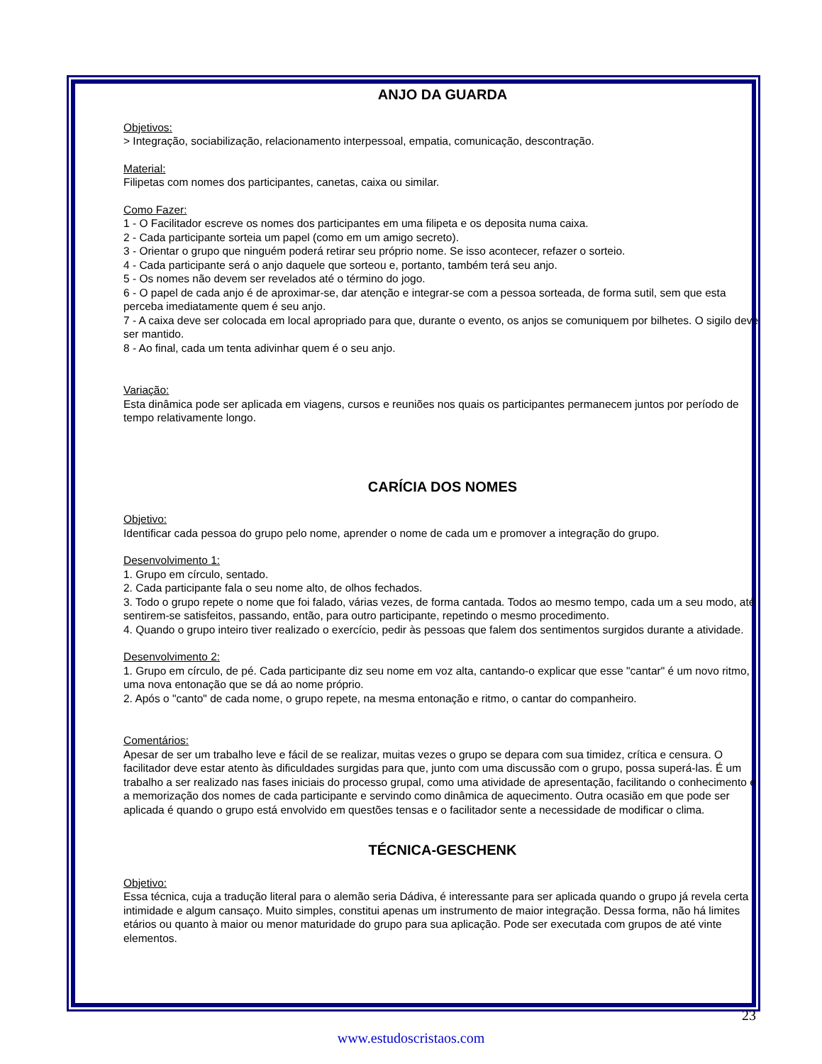ANJO DA GUARDA
Objetivos:
> Integração, sociabilização, relacionamento interpessoal, empatia, comunicação, descontração.
Material:
Filipetas com nomes dos participantes, canetas, caixa ou similar.
Como Fazer:
1 - O Facilitador escreve os nomes dos participantes em uma filipeta e os deposita numa caixa.
2 - Cada participante sorteia um papel (como em um amigo secreto).
3 - Orientar o grupo que ninguém poderá retirar seu próprio nome. Se isso acontecer, refazer o sorteio.
4 - Cada participante será o anjo daquele que sorteou e, portanto, também terá seu anjo.
5 - Os nomes não devem ser revelados até o término do jogo.
6 - O papel de cada anjo é de aproximar-se, dar atenção e integrar-se com a pessoa sorteada, de forma sutil, sem que esta perceba imediatamente quem é seu anjo.
7 - A caixa deve ser colocada em local apropriado para que, durante o evento, os anjos se comuniquem por bilhetes. O sigilo deve ser mantido.
8 - Ao final, cada um tenta adivinhar quem é o seu anjo.
Variação:
Esta dinâmica pode ser aplicada em viagens, cursos e reuniões nos quais os participantes permanecem juntos por período de tempo relativamente longo.
CARÍCIA DOS NOMES
Objetivo:
Identificar cada pessoa do grupo pelo nome, aprender o nome de cada um e promover a integração do grupo.
Desenvolvimento 1:
1. Grupo em círculo, sentado.
2. Cada participante fala o seu nome alto, de olhos fechados.
3. Todo o grupo repete o nome que foi falado, várias vezes, de forma cantada. Todos ao mesmo tempo, cada um a seu modo, até sentirem-se satisfeitos, passando, então, para outro participante, repetindo o mesmo procedimento.
4. Quando o grupo inteiro tiver realizado o exercício, pedir às pessoas que falem dos sentimentos surgidos durante a atividade.
Desenvolvimento 2:
1. Grupo em círculo, de pé. Cada participante diz seu nome em voz alta, cantando-o explicar que esse "cantar" é um novo ritmo, uma nova entonação que se dá ao nome próprio.
2. Após o "canto" de cada nome, o grupo repete, na mesma entonação e ritmo, o cantar do companheiro.
Comentários:
Apesar de ser um trabalho leve e fácil de se realizar, muitas vezes o grupo se depara com sua timidez, crítica e censura. O facilitador deve estar atento às dificuldades surgidas para que, junto com uma discussão com o grupo, possa superá-las. É um trabalho a ser realizado nas fases iniciais do processo grupal, como uma atividade de apresentação, facilitando o conhecimento e a memorização dos nomes de cada participante e servindo como dinâmica de aquecimento. Outra ocasião em que pode ser aplicada é quando o grupo está envolvido em questões tensas e o facilitador sente a necessidade de modificar o clima.
TÉCNICA-GESCHENK
Objetivo:
Essa técnica, cuja a tradução literal para o alemão seria Dádiva, é interessante para ser aplicada quando o grupo já revela certa intimidade e algum cansaço. Muito simples, constitui apenas um instrumento de maior integração. Dessa forma, não há limites etários ou quanto à maior ou menor maturidade do grupo para sua aplicação. Pode ser executada com grupos de até vinte elementos.
23
www.estudoscristaos.com